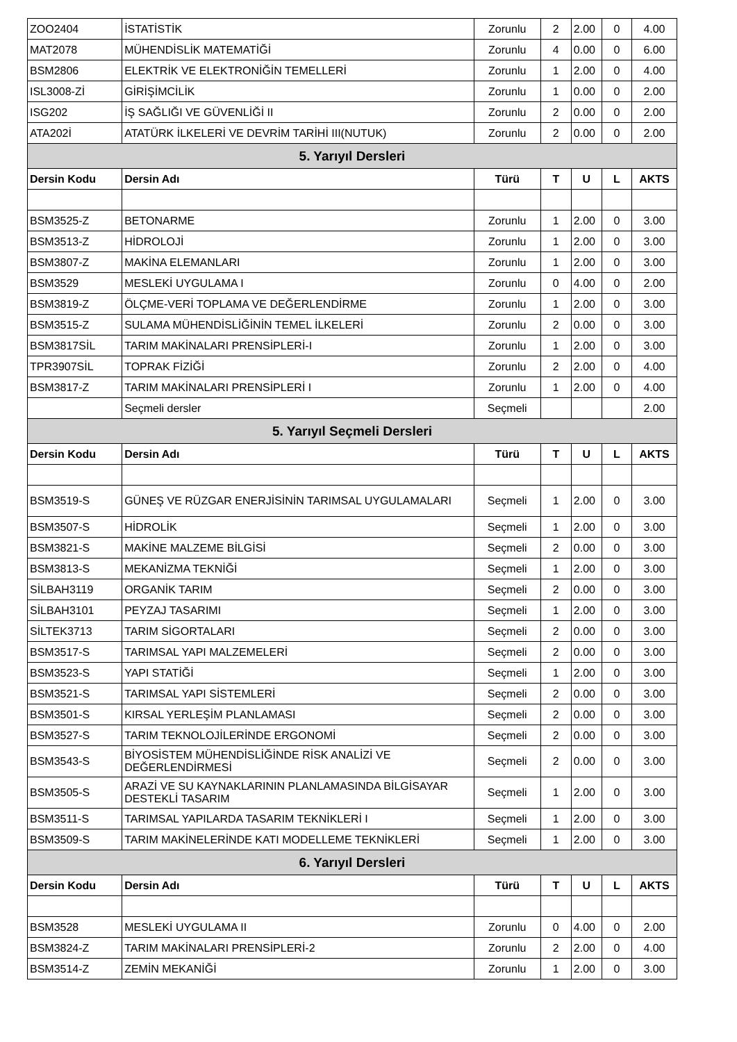| ZOO2404 | İSTATİSTİK | Zorunlu | 2 | 2.00 | 0 | 4.00 |
| MAT2078 | MÜHENDİSLİK MATEMATİĞİ | Zorunlu | 4 | 0.00 | 0 | 6.00 |
| BSM2806 | ELEKTRİK VE ELEKTRONİĞİN TEMELLERİ | Zorunlu | 1 | 2.00 | 0 | 4.00 |
| ISL3008-Zİ | GİRİŞİMCİLİK | Zorunlu | 1 | 0.00 | 0 | 2.00 |
| ISG202 | İŞ SAĞLIĞI VE GÜVENLİĞİ II | Zorunlu | 2 | 0.00 | 0 | 2.00 |
| ATA202İ | ATATÜRK İLKELERİ VE DEVRİM TARİHİ III(NUTUK) | Zorunlu | 2 | 0.00 | 0 | 2.00 |
| 5. Yarıyıl Dersleri | | | | | | |
| Dersin Kodu | Dersin Adı | Türü | T | U | L | AKTS |
| BSM3525-Z | BETONARME | Zorunlu | 1 | 2.00 | 0 | 3.00 |
| BSM3513-Z | HİDROLOJİ | Zorunlu | 1 | 2.00 | 0 | 3.00 |
| BSM3807-Z | MAKİNA ELEMANLARI | Zorunlu | 1 | 2.00 | 0 | 3.00 |
| BSM3529 | MESLEKİ UYGULAMA I | Zorunlu | 0 | 4.00 | 0 | 2.00 |
| BSM3819-Z | ÖLÇME-VERİ TOPLAMA VE DEĞERLENDİRME | Zorunlu | 1 | 2.00 | 0 | 3.00 |
| BSM3515-Z | SULAMA MÜHENDİSLİĞİNİN TEMEL İLKELERİ | Zorunlu | 2 | 0.00 | 0 | 3.00 |
| BSM3817SİL | TARIM MAKİNALARI PRENSİPLERİ-I | Zorunlu | 1 | 2.00 | 0 | 3.00 |
| TPR3907SİL | TOPRAK FİZİĞİ | Zorunlu | 2 | 2.00 | 0 | 4.00 |
| BSM3817-Z | TARIM MAKİNALARI PRENSİPLERİ I | Zorunlu | 1 | 2.00 | 0 | 4.00 |
| | Seçmeli dersler | Seçmeli | | | | 2.00 |
| 5. Yarıyıl Seçmeli Dersleri | | | | | | |
| Dersin Kodu | Dersin Adı | Türü | T | U | L | AKTS |
| BSM3519-S | GÜNEŞ VE RÜZGAR ENERJİSİNİN TARIMSAL UYGULAMALARI | Seçmeli | 1 | 2.00 | 0 | 3.00 |
| BSM3507-S | HİDROLİK | Seçmeli | 1 | 2.00 | 0 | 3.00 |
| BSM3821-S | MAKİNE MALZEME BİLGİSİ | Seçmeli | 2 | 0.00 | 0 | 3.00 |
| BSM3813-S | MEKANİZMA TEKNİĞİ | Seçmeli | 1 | 2.00 | 0 | 3.00 |
| SİLBAH3119 | ORGANİK TARIM | Seçmeli | 2 | 0.00 | 0 | 3.00 |
| SİLBAH3101 | PEYZAJ TASARIMI | Seçmeli | 1 | 2.00 | 0 | 3.00 |
| SİLTEK3713 | TARIM SİGORTALARI | Seçmeli | 2 | 0.00 | 0 | 3.00 |
| BSM3517-S | TARIMSAL YAPI MALZEMELERİ | Seçmeli | 2 | 0.00 | 0 | 3.00 |
| BSM3523-S | YAPI STATİĞİ | Seçmeli | 1 | 2.00 | 0 | 3.00 |
| BSM3521-S | TARIMSAL YAPI SİSTEMLERİ | Seçmeli | 2 | 0.00 | 0 | 3.00 |
| BSM3501-S | KIRSAL YERLEŞİM PLANLAMASI | Seçmeli | 2 | 0.00 | 0 | 3.00 |
| BSM3527-S | TARIM TEKNOLOJİLERİNDE ERGONOMİ | Seçmeli | 2 | 0.00 | 0 | 3.00 |
| BSM3543-S | BİYOSİSTEM MÜHENDİSLİĞİNDE RİSK ANALİZİ VE DEĞERLENDİRMESİ | Seçmeli | 2 | 0.00 | 0 | 3.00 |
| BSM3505-S | ARAZİ VE SU KAYNAKLARININ PLANLAMASINDA BİLGİSAYAR DESTEKLİ TASARIM | Seçmeli | 1 | 2.00 | 0 | 3.00 |
| BSM3511-S | TARIMSAL YAPILARDA TASARIM TEKNİKLERİ I | Seçmeli | 1 | 2.00 | 0 | 3.00 |
| BSM3509-S | TARIM MAKİNELERİNDE KATI MODELLEME TEKNİKLERİ | Seçmeli | 1 | 2.00 | 0 | 3.00 |
| 6. Yarıyıl Dersleri | | | | | | |
| Dersin Kodu | Dersin Adı | Türü | T | U | L | AKTS |
| BSM3528 | MESLEKİ UYGULAMA II | Zorunlu | 0 | 4.00 | 0 | 2.00 |
| BSM3824-Z | TARIM MAKİNALARI PRENSİPLERİ-2 | Zorunlu | 2 | 2.00 | 0 | 4.00 |
| BSM3514-Z | ZEMİN MEKANİĞİ | Zorunlu | 1 | 2.00 | 0 | 3.00 |